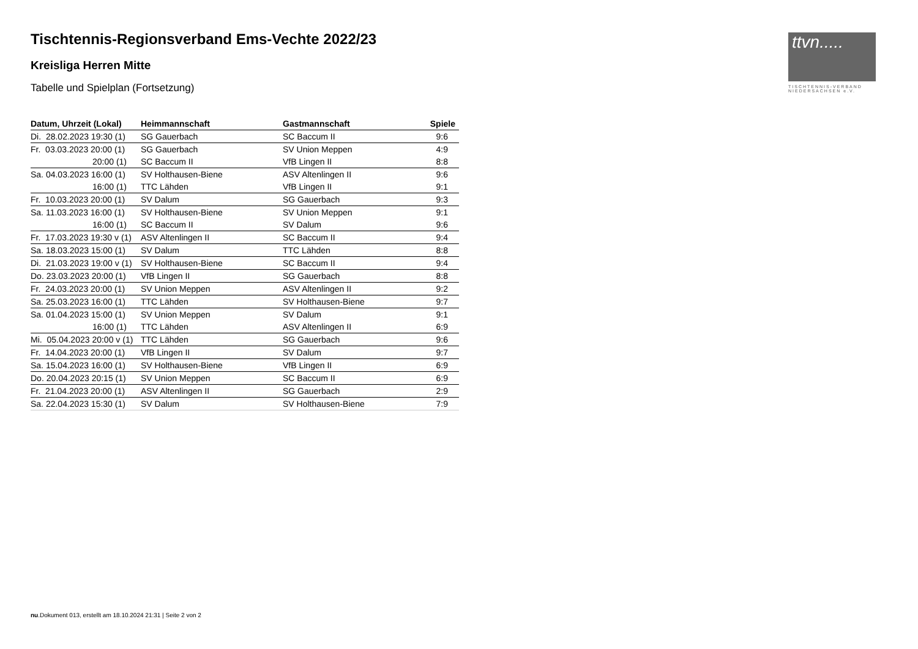ttvn.....
TISCHTENNIS-VERBAND
NIEDERSACHSEN e.V.
Tischtennis-Regionsverband Ems-Vechte 2022/23
Kreisliga Herren Mitte
Tabelle und Spielplan (Fortsetzung)
| Datum, Uhrzeit (Lokal) | Heimmannschaft | Gastmannschaft | Spiele |
| --- | --- | --- | --- |
| Di. 28.02.2023 19:30 (1) | SG Gauerbach | SC Baccum II | 9:6 |
| Fr. 03.03.2023 20:00 (1) | SG Gauerbach | SV Union Meppen | 4:9 |
| 20:00 (1) | SC Baccum II | VfB Lingen II | 8:8 |
| Sa. 04.03.2023 16:00 (1) | SV Holthausen-Biene | ASV Altenlingen II | 9:6 |
| 16:00 (1) | TTC Lähden | VfB Lingen II | 9:1 |
| Fr. 10.03.2023 20:00 (1) | SV Dalum | SG Gauerbach | 9:3 |
| Sa. 11.03.2023 16:00 (1) | SV Holthausen-Biene | SV Union Meppen | 9:1 |
| 16:00 (1) | SC Baccum II | SV Dalum | 9:6 |
| Fr. 17.03.2023 19:30 v (1) | ASV Altenlingen II | SC Baccum II | 9:4 |
| Sa. 18.03.2023 15:00 (1) | SV Dalum | TTC Lähden | 8:8 |
| Di. 21.03.2023 19:00 v (1) | SV Holthausen-Biene | SC Baccum II | 9:4 |
| Do. 23.03.2023 20:00 (1) | VfB Lingen II | SG Gauerbach | 8:8 |
| Fr. 24.03.2023 20:00 (1) | SV Union Meppen | ASV Altenlingen II | 9:2 |
| Sa. 25.03.2023 16:00 (1) | TTC Lähden | SV Holthausen-Biene | 9:7 |
| Sa. 01.04.2023 15:00 (1) | SV Union Meppen | SV Dalum | 9:1 |
| 16:00 (1) | TTC Lähden | ASV Altenlingen II | 6:9 |
| Mi. 05.04.2023 20:00 v (1) | TTC Lähden | SG Gauerbach | 9:6 |
| Fr. 14.04.2023 20:00 (1) | VfB Lingen II | SV Dalum | 9:7 |
| Sa. 15.04.2023 16:00 (1) | SV Holthausen-Biene | VfB Lingen II | 6:9 |
| Do. 20.04.2023 20:15 (1) | SV Union Meppen | SC Baccum II | 6:9 |
| Fr. 21.04.2023 20:00 (1) | ASV Altenlingen II | SG Gauerbach | 2:9 |
| Sa. 22.04.2023 15:30 (1) | SV Dalum | SV Holthausen-Biene | 7:9 |
nu.Dokument 013, erstellt am 18.10.2024 21:31 | Seite 2 von 2